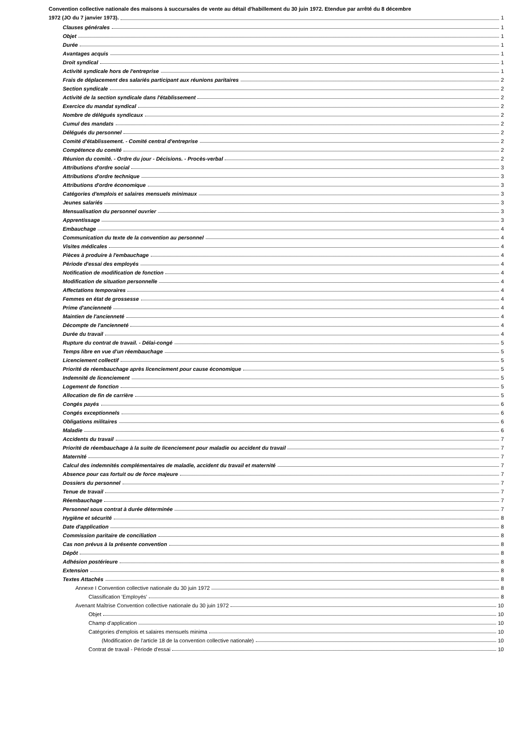Convention collective nationale des maisons à succursales de vente au détail d'habillement du 30 juin 1972. Etendue par arrêté du 8 décembre
1972 (JO du 7 janvier 1973). 1
Clauses générales 1
Objet 1
Durée 1
Avantages acquis 1
Droit syndical 1
Activité syndicale hors de l'entreprise 1
Frais de déplacement des salariés participant aux réunions paritaires 2
Section syndicale 2
Activité de la section syndicale dans l'établissement 2
Exercice du mandat syndical 2
Nombre de délégués syndicaux 2
Cumul des mandats 2
Délégués du personnel 2
Comité d'établissement. - Comité central d'entreprise 2
Compétence du comité 2
Réunion du comité. - Ordre du jour - Décisions. - Procès-verbal 2
Attributions d'ordre social 3
Attributions d'ordre technique 3
Attributions d'ordre économique 3
Catégories d'emplois et salaires mensuels minimaux 3
Jeunes salariés 3
Mensualisation du personnel ouvrier 3
Apprentissage 3
Embauchage 4
Communication du texte de la convention au personnel 4
Visites médicales 4
Pièces à produire à l'embauchage 4
Période d'essai des employés 4
Notification de modification de fonction 4
Modification de situation personnelle 4
Affectations temporaires 4
Femmes en état de grossesse 4
Prime d'ancienneté 4
Maintien de l'ancienneté 4
Décompte de l'ancienneté 4
Durée du travail 4
Rupture du contrat de travail. - Délai-congé 5
Temps libre en vue d'un réembauchage 5
Licenciement collectif 5
Priorité de réembauchage après licenciement pour cause économique 5
Indemnité de licenciement 5
Logement de fonction 5
Allocation de fin de carrière 5
Congés payés 6
Congés exceptionnels 6
Obligations militaires 6
Maladie 6
Accidents du travail 7
Priorité de réembauchage à la suite de licenciement pour maladie ou accident du travail 7
Maternité 7
Calcul des indemnités complémentaires de maladie, accident du travail et maternité 7
Absence pour cas fortuit ou de force majeure 7
Dossiers du personnel 7
Tenue de travail 7
Réembauchage 7
Personnel sous contrat à durée déterminée 7
Hygiène et sécurité 8
Date d'application 8
Commission paritaire de conciliation 8
Cas non prévus à la présente convention 8
Dépôt 8
Adhésion postérieure 8
Extension 8
Textes Attachés 8
Annexe I Convention collective nationale du 30 juin 1972 8
Classification 'Employés' 8
Avenant Maîtrise Convention collective nationale du 30 juin 1972 10
Objet 10
Champ d'application 10
Catégories d'emplois et salaires mensuels minima 10
(Modification de l'article 18 de la convention collective nationale) 10
Contrat de travail - Période d'essai 10